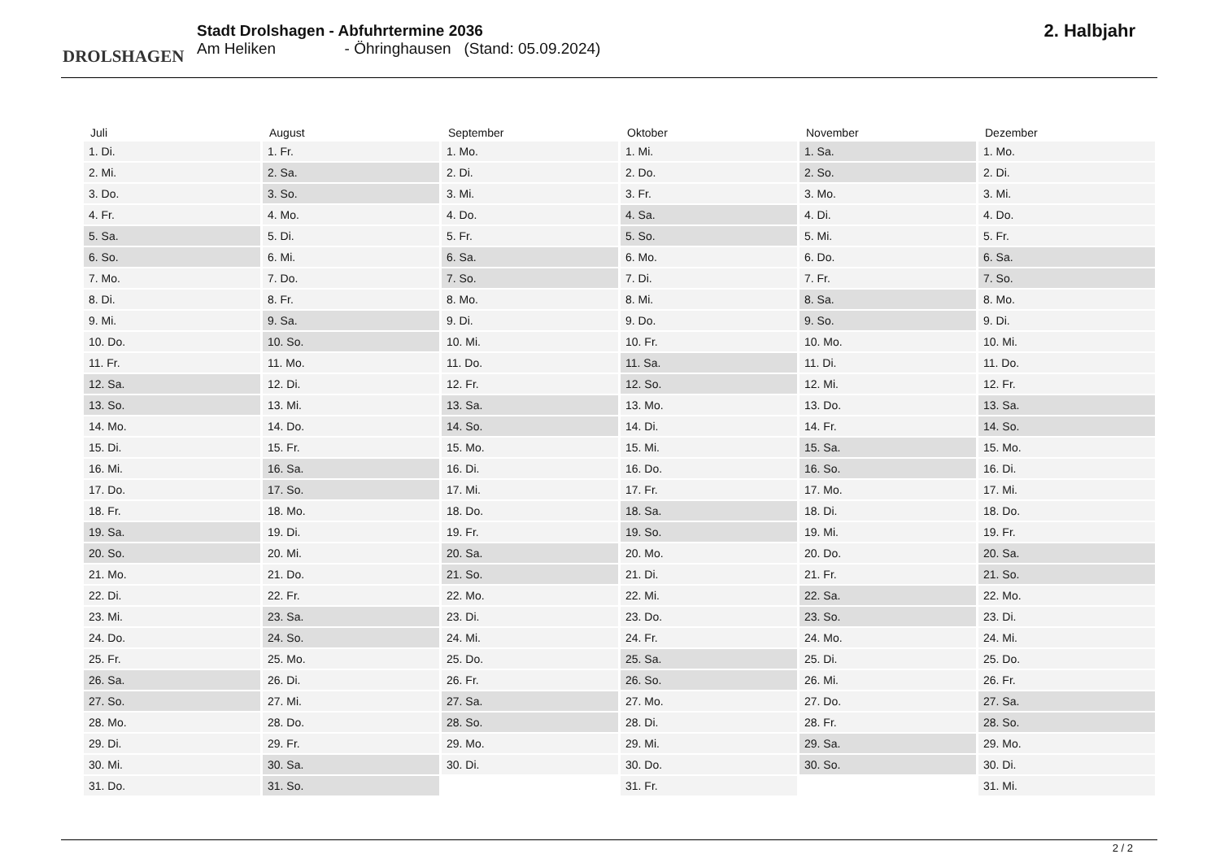DROLSHAGEN
Stadt Drolshagen - Abfuhrtermine 2036
Am Heliken - Öhringhausen (Stand: 05.09.2024)
2. Halbjahr
| Juli | August | September | Oktober | November | Dezember |
| --- | --- | --- | --- | --- | --- |
| 1. Di. | 1. Fr. | 1. Mo. | 1. Mi. | 1. Sa. | 1. Mo. |
| 2. Mi. | 2. Sa. | 2. Di. | 2. Do. | 2. So. | 2. Di. |
| 3. Do. | 3. So. | 3. Mi. | 3. Fr. | 3. Mo. | 3. Mi. |
| 4. Fr. | 4. Mo. | 4. Do. | 4. Sa. | 4. Di. | 4. Do. |
| 5. Sa. | 5. Di. | 5. Fr. | 5. So. | 5. Mi. | 5. Fr. |
| 6. So. | 6. Mi. | 6. Sa. | 6. Mo. | 6. Do. | 6. Sa. |
| 7. Mo. | 7. Do. | 7. So. | 7. Di. | 7. Fr. | 7. So. |
| 8. Di. | 8. Fr. | 8. Mo. | 8. Mi. | 8. Sa. | 8. Mo. |
| 9. Mi. | 9. Sa. | 9. Di. | 9. Do. | 9. So. | 9. Di. |
| 10. Do. | 10. So. | 10. Mi. | 10. Fr. | 10. Mo. | 10. Mi. |
| 11. Fr. | 11. Mo. | 11. Do. | 11. Sa. | 11. Di. | 11. Do. |
| 12. Sa. | 12. Di. | 12. Fr. | 12. So. | 12. Mi. | 12. Fr. |
| 13. So. | 13. Mi. | 13. Sa. | 13. Mo. | 13. Do. | 13. Sa. |
| 14. Mo. | 14. Do. | 14. So. | 14. Di. | 14. Fr. | 14. So. |
| 15. Di. | 15. Fr. | 15. Mo. | 15. Mi. | 15. Sa. | 15. Mo. |
| 16. Mi. | 16. Sa. | 16. Di. | 16. Do. | 16. So. | 16. Di. |
| 17. Do. | 17. So. | 17. Mi. | 17. Fr. | 17. Mo. | 17. Mi. |
| 18. Fr. | 18. Mo. | 18. Do. | 18. Sa. | 18. Di. | 18. Do. |
| 19. Sa. | 19. Di. | 19. Fr. | 19. So. | 19. Mi. | 19. Fr. |
| 20. So. | 20. Mi. | 20. Sa. | 20. Mo. | 20. Do. | 20. Sa. |
| 21. Mo. | 21. Do. | 21. So. | 21. Di. | 21. Fr. | 21. So. |
| 22. Di. | 22. Fr. | 22. Mo. | 22. Mi. | 22. Sa. | 22. Mo. |
| 23. Mi. | 23. Sa. | 23. Di. | 23. Do. | 23. So. | 23. Di. |
| 24. Do. | 24. So. | 24. Mi. | 24. Fr. | 24. Mo. | 24. Mi. |
| 25. Fr. | 25. Mo. | 25. Do. | 25. Sa. | 25. Di. | 25. Do. |
| 26. Sa. | 26. Di. | 26. Fr. | 26. So. | 26. Mi. | 26. Fr. |
| 27. So. | 27. Mi. | 27. Sa. | 27. Mo. | 27. Do. | 27. Sa. |
| 28. Mo. | 28. Do. | 28. So. | 28. Di. | 28. Fr. | 28. So. |
| 29. Di. | 29. Fr. | 29. Mo. | 29. Mi. | 29. Sa. | 29. Mo. |
| 30. Mi. | 30. Sa. | 30. Di. | 30. Do. | 30. So. | 30. Di. |
| 31. Do. | 31. So. | | 31. Fr. | | 31. Mi. |
2 / 2